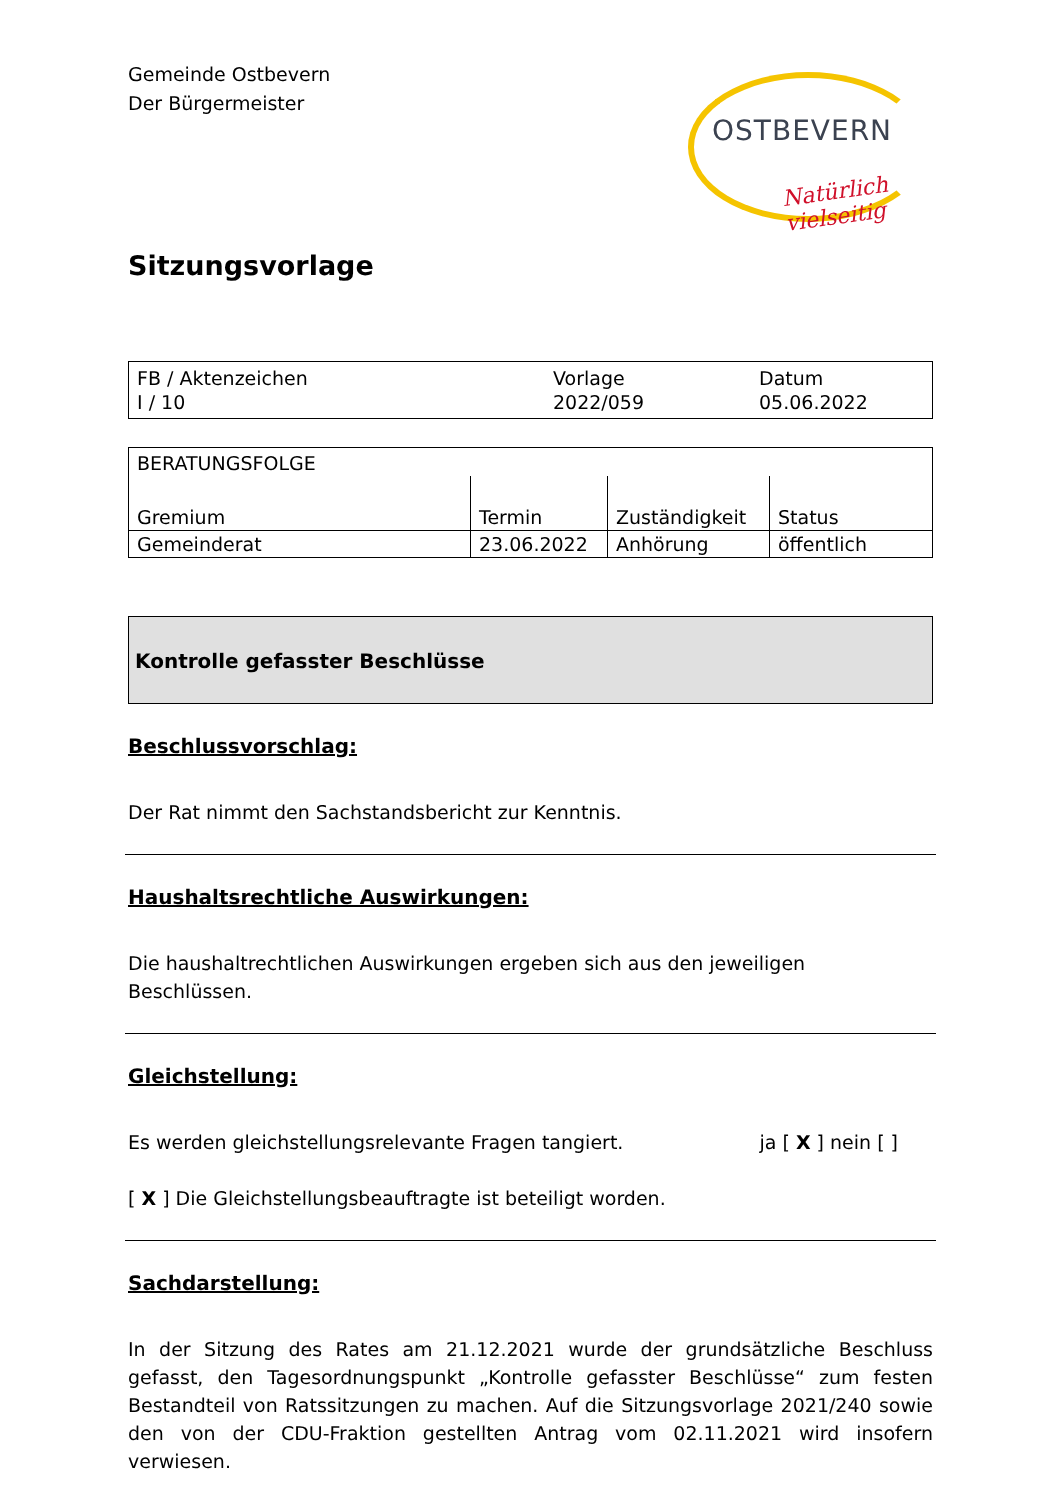Gemeinde Ostbevern
Der Bürgermeister
OSTBEVERN
Natürlich vielseitig
Sitzungsvorlage
| FB / Aktenzeichen I / 10 | Vorlage 2022/059 | Datum 05.06.2022 |
| BERATUNGSFOLGE | | | |
| Gremium | Termin | Zuständigkeit | Status |
| Gemeinderat | 23.06.2022 | Anhörung | öffentlich |
Kontrolle gefasster Beschlüsse
Beschlussvorschlag:
Der Rat nimmt den Sachstandsbericht zur Kenntnis.
Haushaltsrechtliche Auswirkungen:
Die haushaltrechtlichen Auswirkungen ergeben sich aus den jeweiligen Beschlüssen.
Gleichstellung:
Es werden gleichstellungsrelevante Fragen tangiert.
ja [ X ] nein [ ]
[ X ] Die Gleichstellungsbeauftragte ist beteiligt worden.
Sachdarstellung:
In der Sitzung des Rates am 21.12.2021 wurde der grundsätzliche Beschluss gefasst, den Tagesordnungspunkt „Kontrolle gefasster Beschlüsse“ zum festen Bestandteil von Ratssitzungen zu machen. Auf die Sitzungsvorlage 2021/240 sowie den von der CDU-Fraktion gestellten Antrag vom 02.11.2021 wird insofern verwiesen.